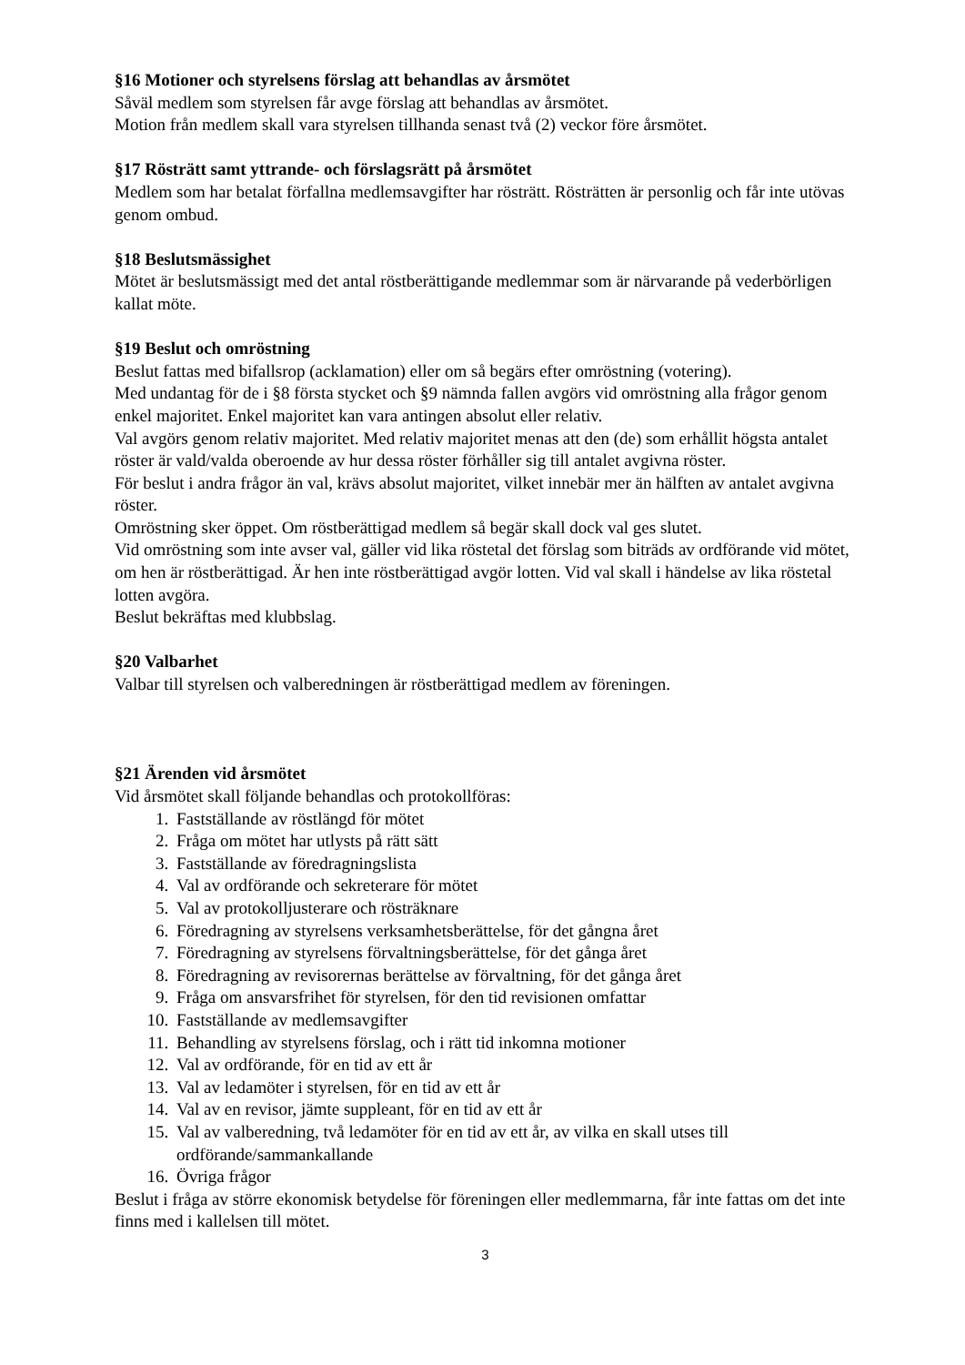§16 Motioner och styrelsens förslag att behandlas av årsmötet
Såväl medlem som styrelsen får avge förslag att behandlas av årsmötet.
Motion från medlem skall vara styrelsen tillhanda senast två (2) veckor före årsmötet.
§17 Rösträtt samt yttrande- och förslagsrätt på årsmötet
Medlem som har betalat förfallna medlemsavgifter har rösträtt. Rösträtten är personlig och får inte utövas genom ombud.
§18 Beslutsmässighet
Mötet är beslutsmässigt med det antal röstberättigande medlemmar som är närvarande på vederbörligen kallat möte.
§19 Beslut och omröstning
Beslut fattas med bifallsrop (acklamation) eller om så begärs efter omröstning (votering).
Med undantag för de i §8 första stycket och §9 nämnda fallen avgörs vid omröstning alla frågor genom enkel majoritet. Enkel majoritet kan vara antingen absolut eller relativ.
Val avgörs genom relativ majoritet. Med relativ majoritet menas att den (de) som erhållit högsta antalet röster är vald/valda oberoende av hur dessa röster förhåller sig till antalet avgivna röster.
För beslut i andra frågor än val, krävs absolut majoritet, vilket innebär mer än hälften av antalet avgivna röster.
Omröstning sker öppet. Om röstberättigad medlem så begär skall dock val ges slutet.
Vid omröstning som inte avser val, gäller vid lika röstetal det förslag som biträds av ordförande vid mötet, om hen är röstberättigad. Är hen inte röstberättigad avgör lotten. Vid val skall i händelse av lika röstetal lotten avgöra.
Beslut bekräftas med klubbslag.
§20 Valbarhet
Valbar till styrelsen och valberedningen är röstberättigad medlem av föreningen.
§21 Ärenden vid årsmötet
Vid årsmötet skall följande behandlas och protokollföras:
1. Fastställande av röstlängd för mötet
2. Fråga om mötet har utlysts på rätt sätt
3. Fastställande av föredragningslista
4. Val av ordförande och sekreterare för mötet
5. Val av protokolljusterare och rösträknare
6. Föredragning av styrelsens verksamhetsberättelse, för det gångna året
7. Föredragning av styrelsens förvaltningsberättelse, för det gånga året
8. Föredragning av revisorernas berättelse av förvaltning, för det gånga året
9. Fråga om ansvarsfrihet för styrelsen, för den tid revisionen omfattar
10. Fastställande av medlemsavgifter
11. Behandling av styrelsens förslag, och i rätt tid inkomna motioner
12. Val av ordförande, för en tid av ett år
13. Val av ledamöter i styrelsen, för en tid av ett år
14. Val av en revisor, jämte suppleant, för en tid av ett år
15. Val av valberedning, två ledamöter för en tid av ett år, av vilka en skall utses till ordförande/sammankallande
16. Övriga frågor
Beslut i fråga av större ekonomisk betydelse för föreningen eller medlemmarna, får inte fattas om det inte finns med i kallelsen till mötet.
3